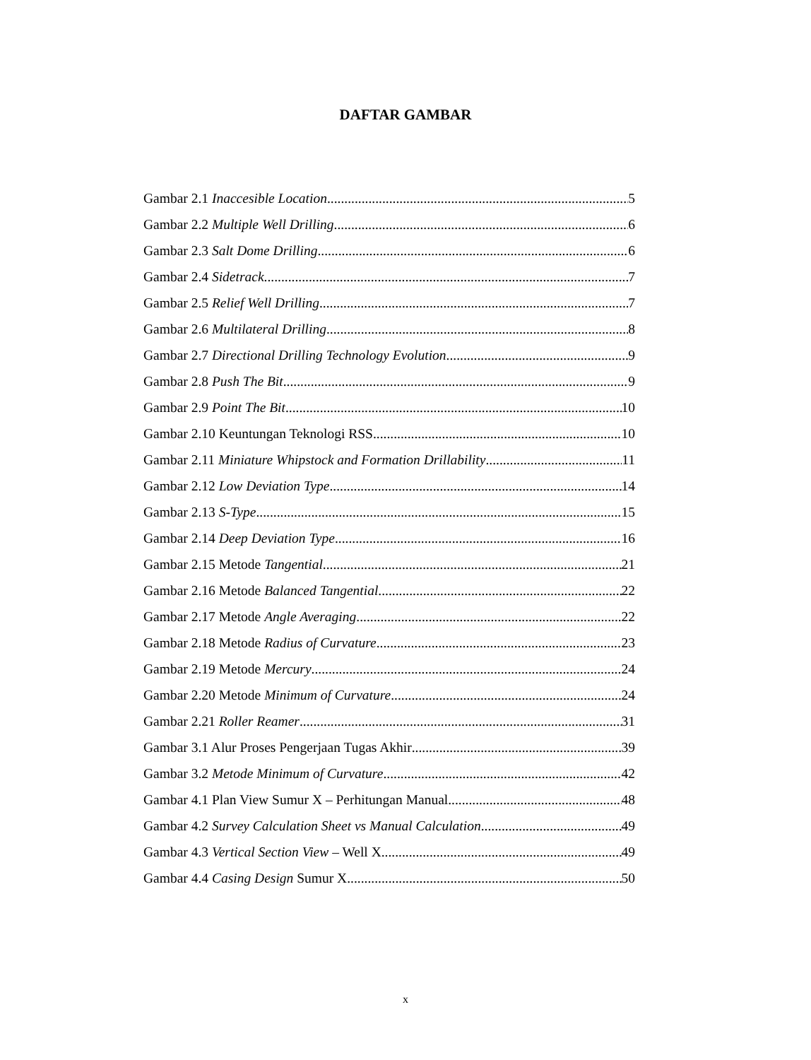DAFTAR GAMBAR
Gambar 2.1 Inaccesible Location 5
Gambar 2.2 Multiple Well Drilling 6
Gambar 2.3 Salt Dome Drilling 6
Gambar 2.4 Sidetrack 7
Gambar 2.5 Relief Well Drilling 7
Gambar 2.6 Multilateral Drilling 8
Gambar 2.7 Directional Drilling Technology Evolution 9
Gambar 2.8 Push The Bit 9
Gambar 2.9 Point The Bit 10
Gambar 2.10 Keuntungan Teknologi RSS 10
Gambar 2.11 Miniature Whipstock and Formation Drillability 11
Gambar 2.12 Low Deviation Type 14
Gambar 2.13 S-Type 15
Gambar 2.14 Deep Deviation Type 16
Gambar 2.15 Metode Tangential 21
Gambar 2.16 Metode Balanced Tangential 22
Gambar 2.17 Metode Angle Averaging 22
Gambar 2.18 Metode Radius of Curvature 23
Gambar 2.19 Metode Mercury 24
Gambar 2.20 Metode Minimum of Curvature 24
Gambar 2.21 Roller Reamer 31
Gambar 3.1 Alur Proses Pengerjaan Tugas Akhir 39
Gambar 3.2 Metode Minimum of Curvature 42
Gambar 4.1 Plan View Sumur X – Perhitungan Manual 48
Gambar 4.2 Survey Calculation Sheet vs Manual Calculation 49
Gambar 4.3 Vertical Section View – Well X 49
Gambar 4.4 Casing Design Sumur X 50
x